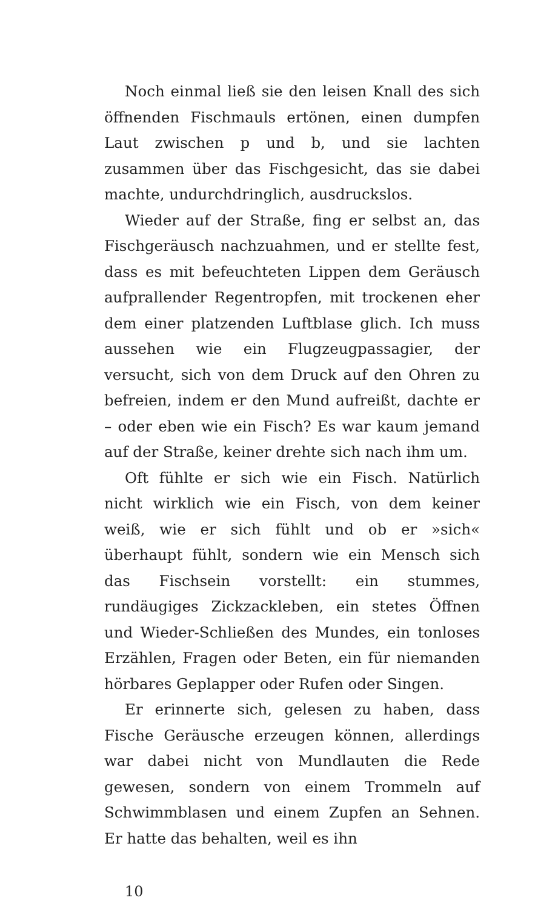Noch einmal ließ sie den leisen Knall des sich öff­nenden Fischmauls ertönen, einen dumpfen Laut zwischen p und b, und sie lachten zusammen über das Fischgesicht, das sie dabei machte, undurchdring­lich, ausdruckslos.
Wieder auf der Straße, fing er selbst an, das Fisch­geräusch nachzuahmen, und er stellte fest, dass es mit befeuchteten Lippen dem Geräusch aufprallender Regentropfen, mit trockenen eher dem einer platzen­den Luftblase glich. Ich muss aussehen wie ein Flug­zeugpassagier, der versucht, sich von dem Druck auf den Ohren zu befreien, indem er den Mund aufreißt, dachte er – oder eben wie ein Fisch? Es war kaum je­mand auf der Straße, keiner drehte sich nach ihm um.
Oft fühlte er sich wie ein Fisch. Natürlich nicht wirklich wie ein Fisch, von dem keiner weiß, wie er sich fühlt und ob er »sich« überhaupt fühlt, sondern wie ein Mensch sich das Fischsein vorstellt: ein stum­mes, rundäugiges Zickzackleben, ein stetes Öffnen und Wieder-Schließen des Mundes, ein tonloses Erzählen, Fragen oder Beten, ein für niemanden hörbares Geplapper oder Rufen oder Singen.
Er erinnerte sich, gelesen zu haben, dass Fische Geräusche erzeugen können, allerdings war dabei nicht von Mundlauten die Rede gewesen, sondern von einem Trommeln auf Schwimmblasen und einem Zupfen an Sehnen. Er hatte das behalten, weil es ihn
10